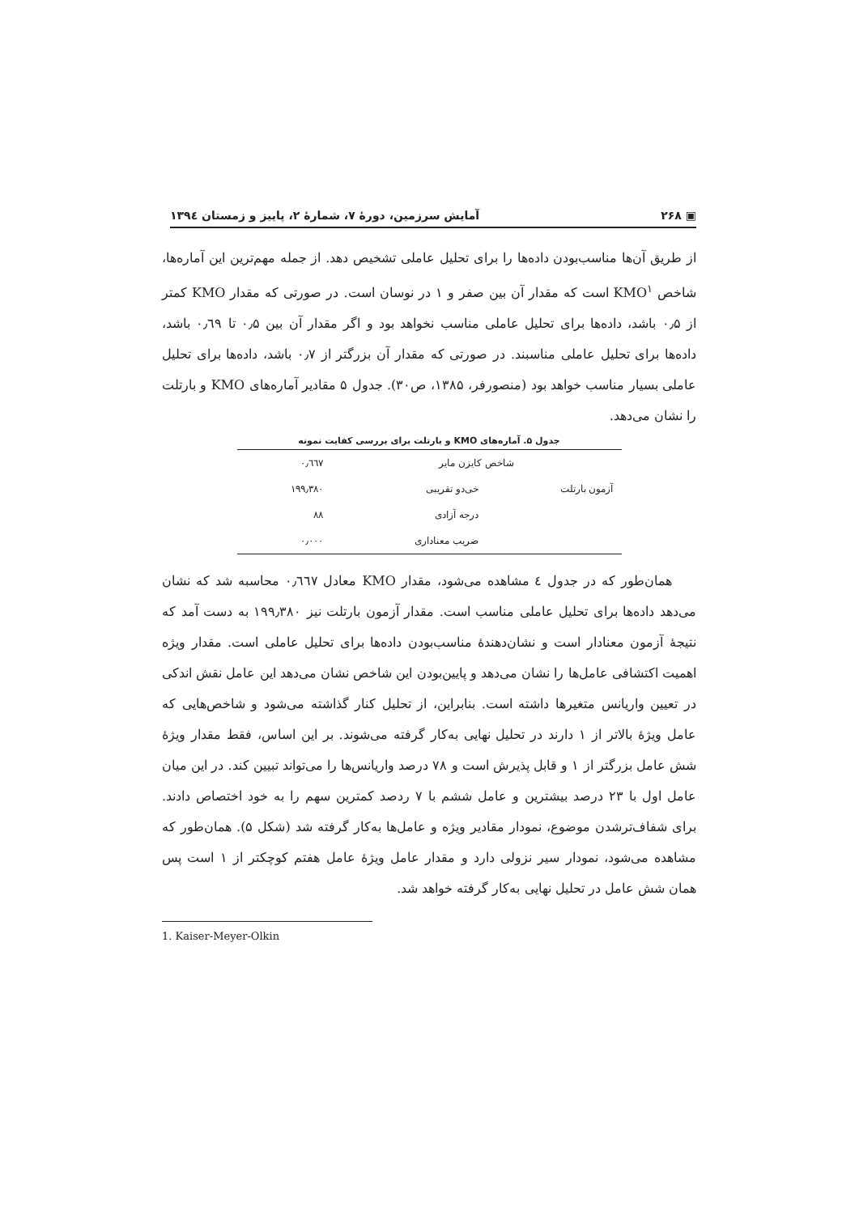▣ ۲۶۸ آمایش سرزمین، دورهٔ ۷، شمارهٔ ۲، پاییز و زمستان ۱۳۹٤
از طریق آن‌ها مناسب‌بودن داده‌ها را برای تحلیل عاملی تشخیص دهد. از جمله مهم‌ترین این آماره‌ها، شاخص KMO<sup>۱</sup> است که مقدار آن بین صفر و ۱ در نوسان است. در صورتی که مقدار KMO کمتر از ۰٫۵ باشد، داده‌ها برای تحلیل عاملی مناسب نخواهد بود و اگر مقدار آن بین ۰٫۵ تا ۰٫٦۹ باشد، داده‌ها برای تحلیل عاملی مناسبند. در صورتی که مقدار آن بزرگتر از ۰٫۷ باشد، داده‌ها برای تحلیل عاملی بسیار مناسب خواهد بود (منصورفر، ۱۳۸۵، ص۳۰). جدول ۵ مقادیر آماره‌های KMO و بارتلت را نشان می‌دهد.
جدول ۵. آماره‌های KMO و بارتلت برای بررسی کفایت نمونه
| شاخص کایزن مایر | | ۰٫٦٦۷ |
| آزمون بارتلت | خی‌دو تقریبی | ۱۹۹٫۳۸۰ |
| | درجه آزادی | ۸۸ |
| | ضریب معناداری | ۰٫۰۰۰ |
همان‌طور که در جدول ٤ مشاهده می‌شود، مقدار KMO معادل ۰٫٦٦۷ محاسبه شد که نشان می‌دهد داده‌ها برای تحلیل عاملی مناسب است. مقدار آزمون بارتلت نیز ۱۹۹٫۳۸۰ به دست آمد که نتیجهٔ آزمون معنادار است و نشان‌دهندهٔ مناسب‌بودن داده‌ها برای تحلیل عاملی است. مقدار ویژه اهمیت اکتشافی عامل‌ها را نشان می‌دهد و پایین‌بودن این شاخص نشان می‌دهد این عامل نقش اندکی در تعیین واریانس متغیرها داشته است. بنابراین، از تحلیل کنار گذاشته می‌شود و شاخص‌هایی که عامل ویژهٔ بالاتر از ۱ دارند در تحلیل نهایی به‌کار گرفته می‌شوند. بر این اساس، فقط مقدار ویژهٔ شش عامل بزرگتر از ۱ و قابل پذیرش است و ۷۸ درصد واریانس‌ها را می‌تواند تبیین کند. در این میان عامل اول با ۲۳ درصد بیشترین و عامل ششم با ۷ ردصد کمترین سهم را به خود اختصاص دادند. برای شفاف‌ترشدن موضوع، نمودار مقادیر ویژه و عامل‌ها به‌کار گرفته شد (شکل ۵). همان‌طور که مشاهده می‌شود، نمودار سیر نزولی دارد و مقدار عامل ویژهٔ عامل هفتم کوچکتر از ۱ است پس همان شش عامل در تحلیل نهایی به‌کار گرفته خواهد شد.
1. Kaiser-Meyer-Olkin